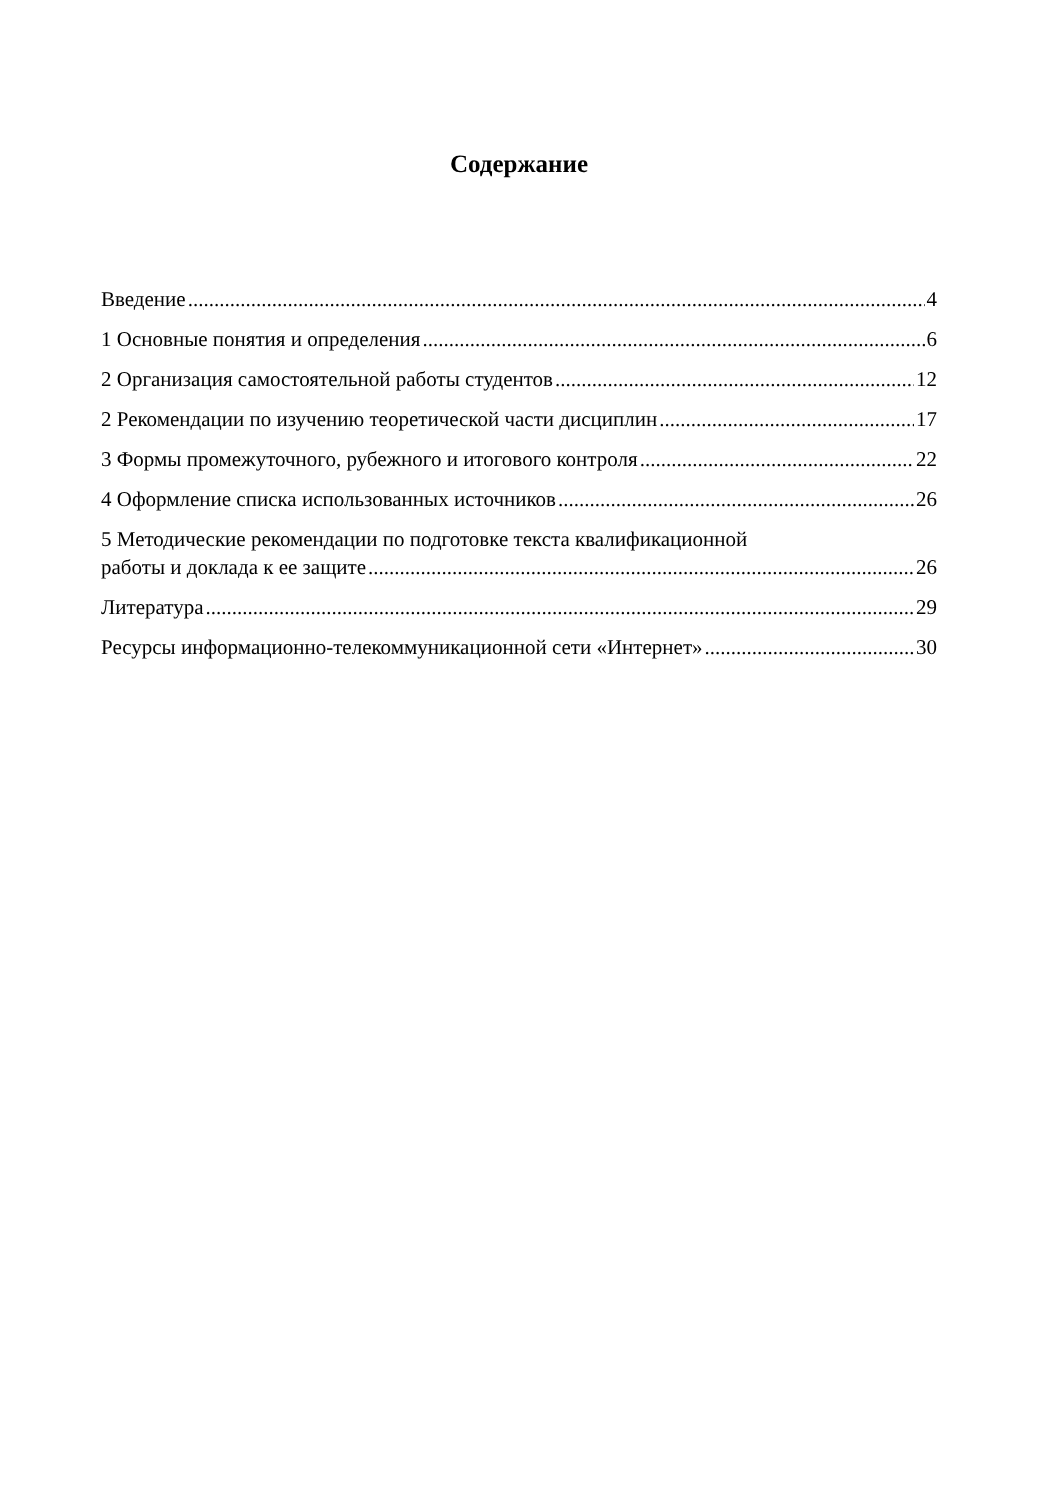Содержание
Введение 4
1 Основные понятия и определения 6
2 Организация самостоятельной работы студентов 12
2 Рекомендации по изучению теоретической части дисциплин 17
3 Формы промежуточного, рубежного и итогового контроля 22
4 Оформление списка использованных источников 26
5 Методические рекомендации по подготовке текста квалификационной
работы и доклада к ее защите 26
Литература 29
Ресурсы информационно-телекоммуникационной сети «Интернет» 30